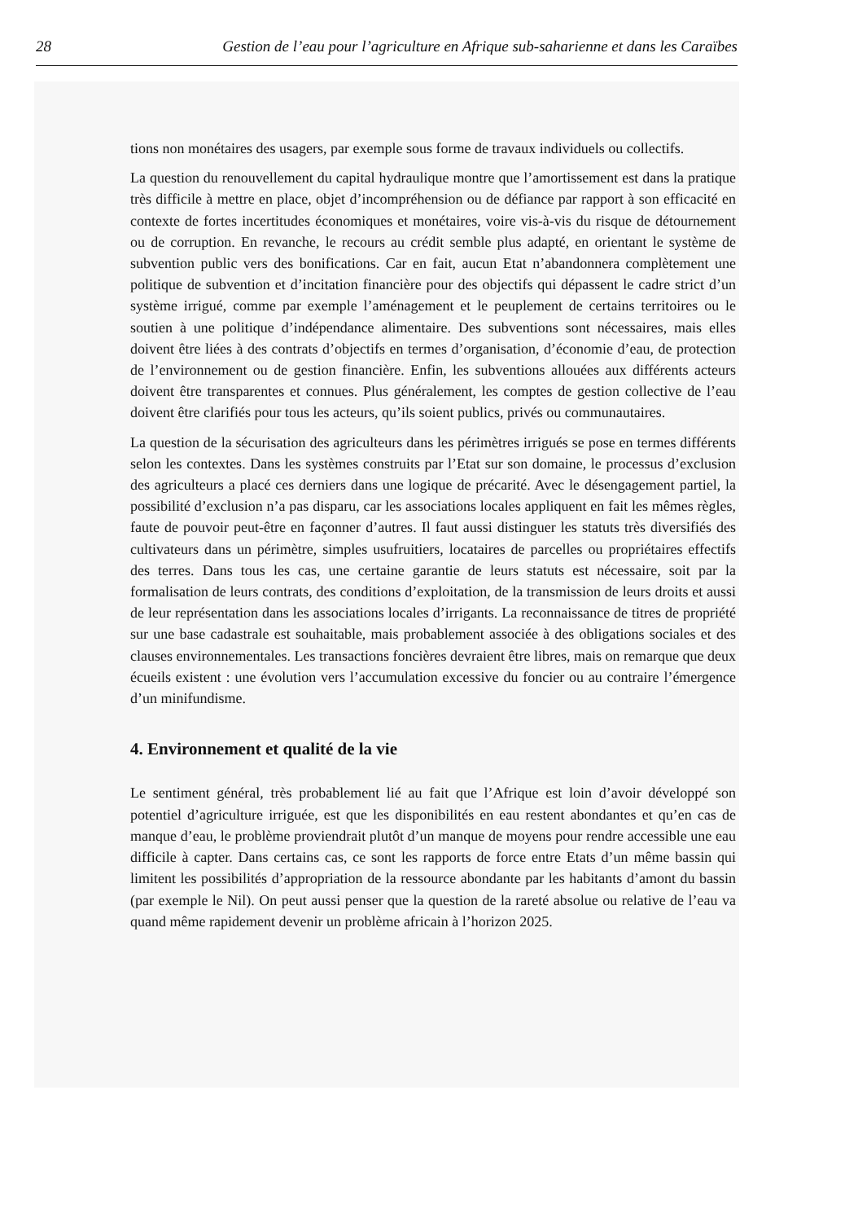28 Gestion de l’eau pour l’agriculture en Afrique sub-saharienne et dans les Caraïbes
tions non monétaires des usagers, par exemple sous forme de travaux individuels ou collectifs.
La question du renouvellement du capital hydraulique montre que l’amortissement est dans la pratique très difficile à mettre en place, objet d’incompréhension ou de défiance par rapport à son efficacité en contexte de fortes incertitudes économiques et monétaires, voire vis-à-vis du risque de détournement ou de corruption. En revanche, le recours au crédit semble plus adapté, en orientant le système de subvention public vers des bonifications. Car en fait, aucun Etat n’abandonnera complètement une politique de subvention et d’incitation financière pour des objectifs qui dépassent le cadre strict d’un système irrigué, comme par exemple l’aménagement et le peuplement de certains territoires ou le soutien à une politique d’indépendance alimentaire. Des subventions sont nécessaires, mais elles doivent être liées à des contrats d’objectifs en termes d’organisation, d’économie d’eau, de protection de l’environnement ou de gestion financière. Enfin, les subventions allouées aux différents acteurs doivent être transparentes et connues. Plus généralement, les comptes de gestion collective de l’eau doivent être clarifiés pour tous les acteurs, qu’ils soient publics, privés ou communautaires.
La question de la sécurisation des agriculteurs dans les périmètres irrigués se pose en termes différents selon les contextes. Dans les systèmes construits par l’Etat sur son domaine, le processus d’exclusion des agriculteurs a placé ces derniers dans une logique de précarité. Avec le désengagement partiel, la possibilité d’exclusion n’a pas disparu, car les associations locales appliquent en fait les mêmes règles, faute de pouvoir peut-être en façonner d’autres. Il faut aussi distinguer les statuts très diversifiés des cultivateurs dans un périmètre, simples usufruitiers, locataires de parcelles ou propriétaires effectifs des terres. Dans tous les cas, une certaine garantie de leurs statuts est nécessaire, soit par la formalisation de leurs contrats, des conditions d’exploitation, de la transmission de leurs droits et aussi de leur représentation dans les associations locales d’irrigants. La reconnaissance de titres de propriété sur une base cadastrale est souhaitable, mais probablement associée à des obligations sociales et des clauses environnementales. Les transactions foncières devraient être libres, mais on remarque que deux écueils existent : une évolution vers l’accumulation excessive du foncier ou au contraire l’émergence d’un minifundisme.
4. Environnement et qualité de la vie
Le sentiment général, très probablement lié au fait que l’Afrique est loin d’avoir développé son potentiel d’agriculture irriguée, est que les disponibilités en eau restent abondantes et qu’en cas de manque d’eau, le problème proviendrait plutôt d’un manque de moyens pour rendre accessible une eau difficile à capter. Dans certains cas, ce sont les rapports de force entre Etats d’un même bassin qui limitent les possibilités d’appropriation de la ressource abondante par les habitants d’amont du bassin (par exemple le Nil). On peut aussi penser que la question de la rareté absolue ou relative de l’eau va quand même rapidement devenir un problème africain à l’horizon 2025.